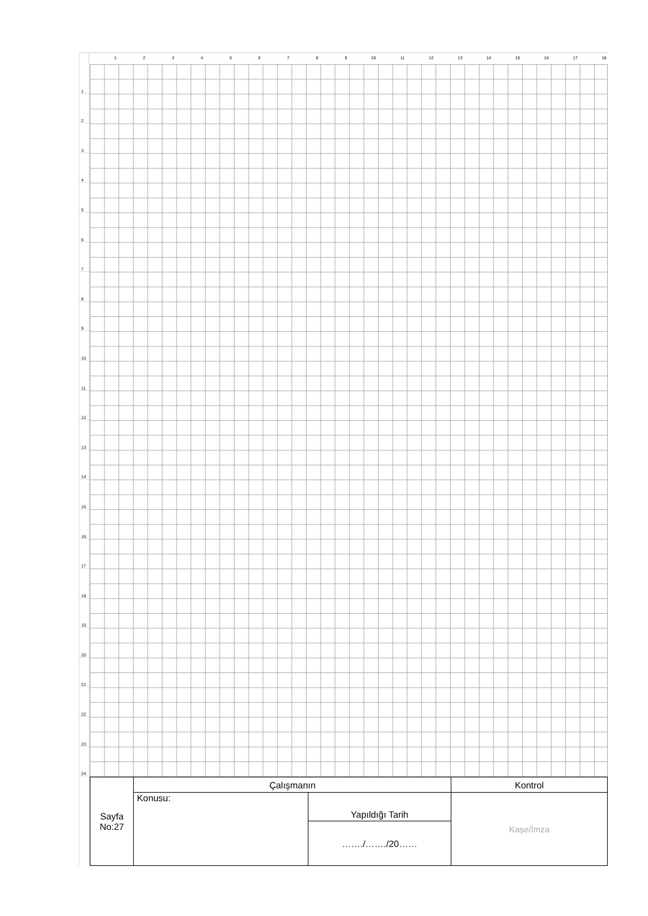1 2 3 4 5 6 7 8 9 10 11 12 13 14 15 16 17 18
1
2
3
4
5
6
7
8
9
10
11
12
13
14
15
16
17
18
19
20
21
22
23
24
| Sayfa No:27 | Çalışmanın | | Kontrol |
| | Konusu: | Yapıldığı Tarih | Kaşe/İmza |
| | | ……./……./20…… | |